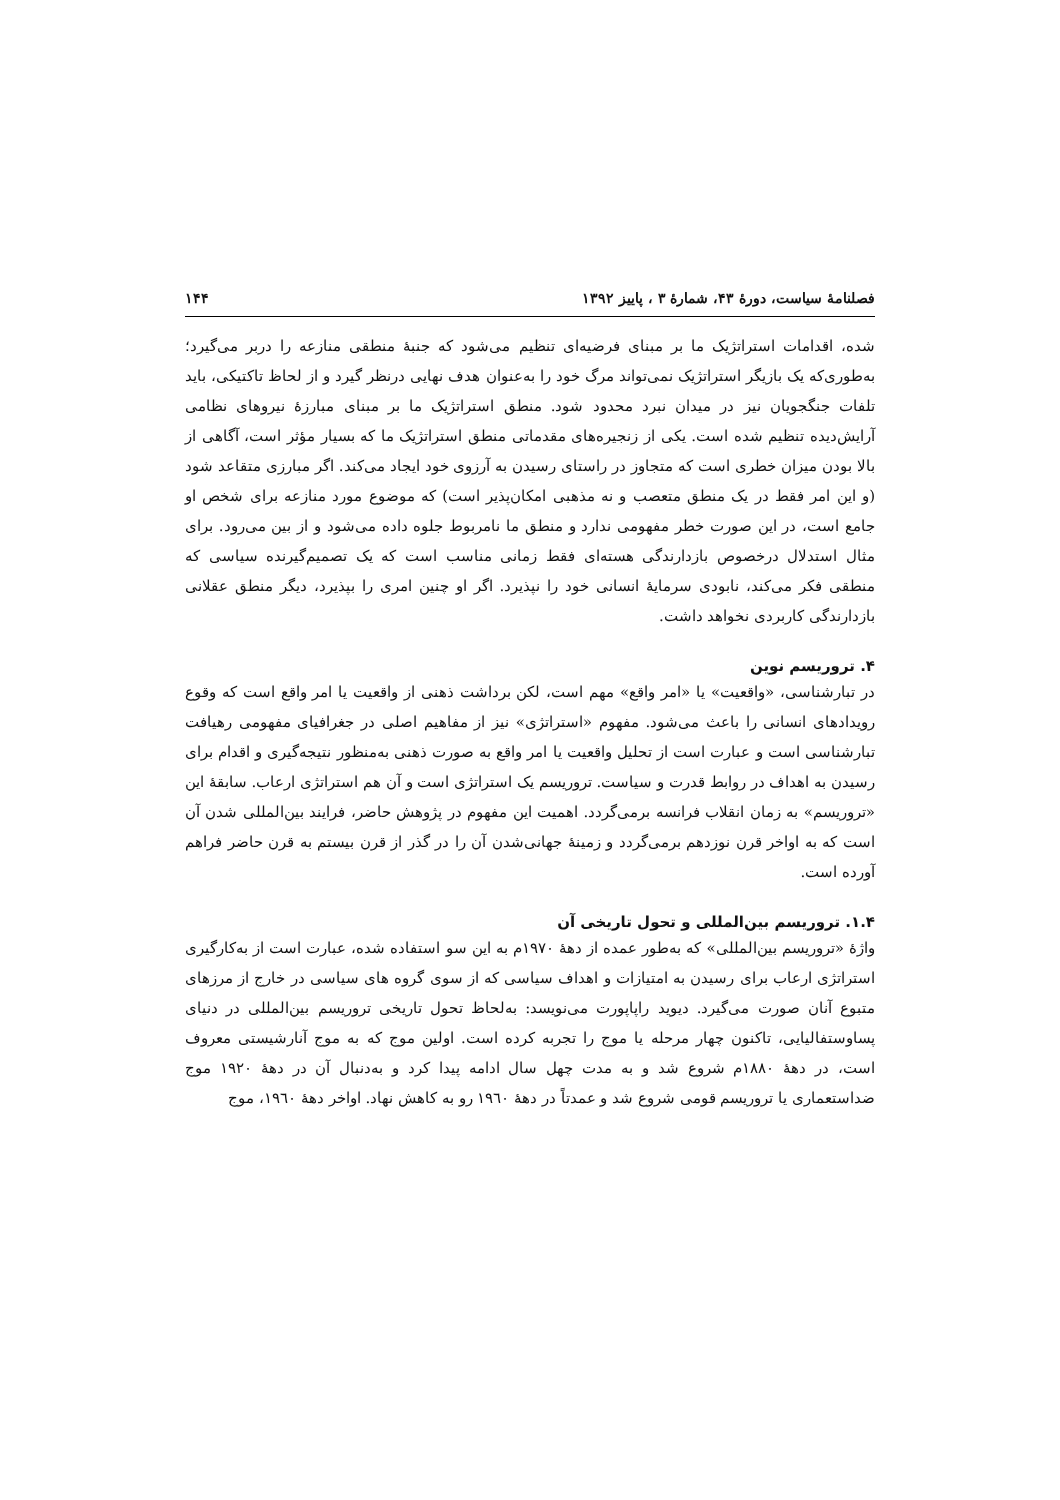فصلنامهٔ سیاست، دورهٔ ۴۳، شمارهٔ ۳ ، پاییز ۱۳۹۲ ۱۴۴
شده، اقدامات استراتژیک ما بر مبنای فرضیه‌ای تنظیم می‌شود که جنبهٔ منطقی منازعه را دربر می‌گیرد؛ به‌طوری‌که یک بازیگر استراتژیک نمی‌تواند مرگ خود را به‌عنوان هدف نهایی درنظر گیرد و از لحاظ تاکتیکی، باید تلفات جنگجویان نیز در میدان نبرد محدود شود. منطق استراتژیک ما بر مبنای مبارزهٔ نیروهای نظامی آرایش‌دیده تنظیم شده است. یکی از زنجیره‌های مقدماتی منطق استراتژیک ما که بسیار مؤثر است، آگاهی از بالا بودن میزان خطری است که متجاوز در راستای رسیدن به آرزوی خود ایجاد می‌کند. اگر مبارزی متقاعد شود (و این امر فقط در یک منطق متعصب و نه مذهبی امکان‌پذیر است) که موضوع مورد منازعه برای شخص او جامع است، در این صورت خطر مفهومی ندارد و منطق ما نامربوط جلوه داده می‌شود و از بین می‌رود. برای مثال استدلال درخصوص بازدارندگی هسته‌ای فقط زمانی مناسب است که یک تصمیم‌گیرنده سیاسی که منطقی فکر می‌کند، نابودی سرمایهٔ انسانی خود را نپذیرد. اگر او چنین امری را بپذیرد، دیگر منطق عقلانی بازدارندگی کاربردی نخواهد داشت.
۴. تروریسم نوین
در تبارشناسی، «واقعیت» یا «امر واقع» مهم است، لکن برداشت ذهنی از واقعیت یا امر واقع است که وقوع رویدادهای انسانی را باعث می‌شود. مفهوم «استراتژی» نیز از مفاهیم اصلی در جغرافیای مفهومی رهیافت تبارشناسی است و عبارت است از تحلیل واقعیت یا امر واقع به صورت ذهنی به‌منظور نتیجه‌گیری و اقدام برای رسیدن به اهداف در روابط قدرت و سیاست. تروریسم یک استراتژی است و آن هم استراتژی ارعاب. سابقهٔ این «تروریسم» به زمان انقلاب فرانسه برمی‌گردد. اهمیت این مفهوم در پژوهش حاضر، فرایند بین‌المللی شدن آن است که به اواخر قرن نوزدهم برمی‌گردد و زمینهٔ جهانی‌شدن آن را در گذر از قرن بیستم به قرن حاضر فراهم آورده است.
۱.۴. تروریسم بین‌المللی و تحول تاریخی آن
واژهٔ «تروریسم بین‌المللی» که به‌طور عمده از دههٔ ۱۹۷۰م به این سو استفاده شده، عبارت است از به‌کارگیری استراتژی ارعاب برای رسیدن به امتیازات و اهداف سیاسی که از سوی گروه های سیاسی در خارج از مرزهای متبوع آنان صورت می‌گیرد. دیوید راپاپورت می‌نویسد: به‌لحاظ تحول تاریخی تروریسم بین‌المللی در دنیای پساوستفالیایی، تاکنون چهار مرحله یا موج را تجربه کرده است. اولین موج که به موج آنارشیستی معروف است، در دههٔ ۱۸۸۰م شروع شد و به مدت چهل سال ادامه پیدا کرد و به‌دنبال آن در دههٔ ۱۹۲۰ موج ضداستعماری یا تروریسم قومی شروع شد و عمدتاً در دههٔ ۱۹٦۰ رو به کاهش نهاد. اواخر دههٔ ۱۹٦۰، موج